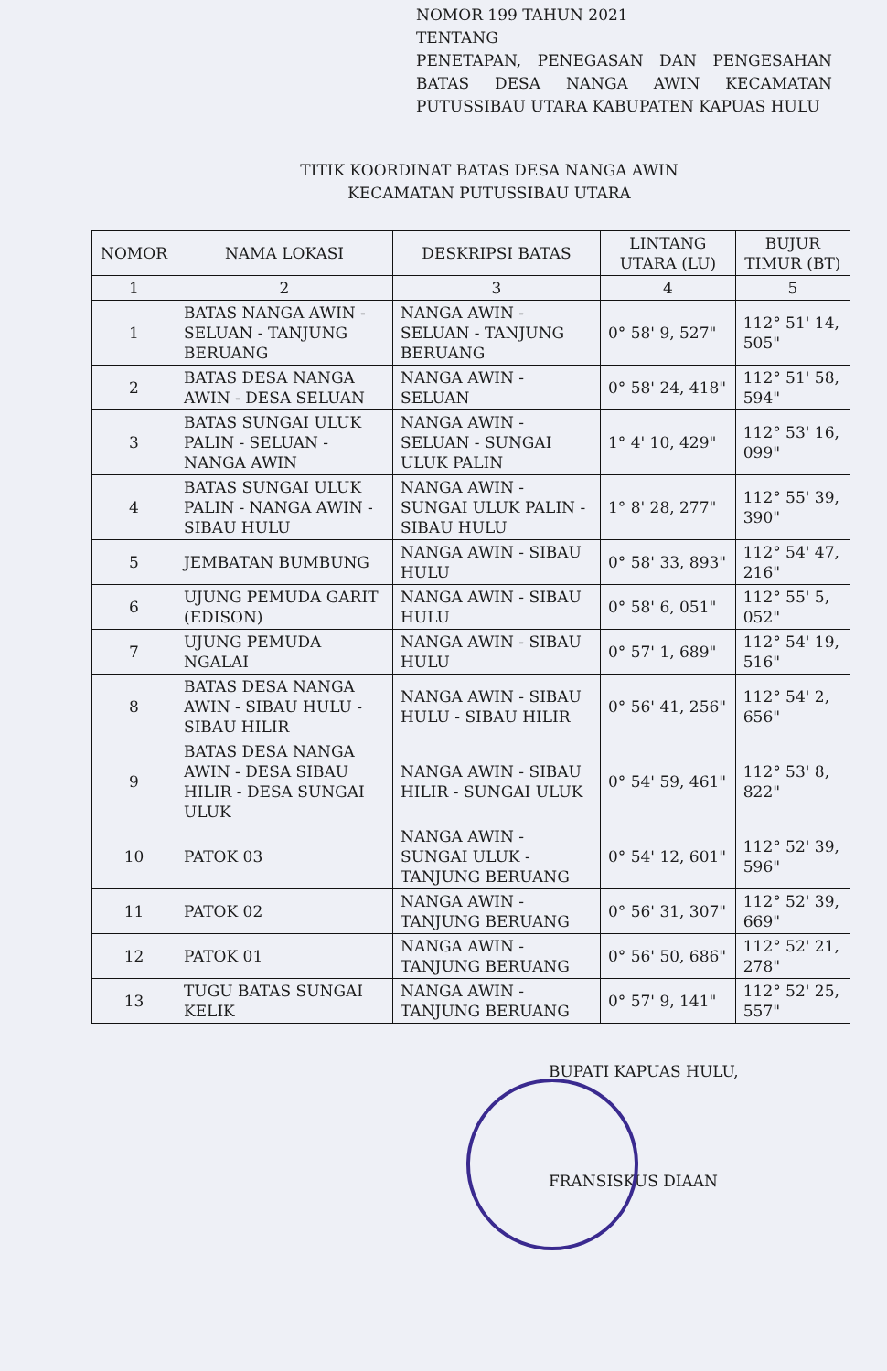NOMOR 199 TAHUN 2021
TENTANG
PENETAPAN, PENEGASAN DAN PENGESAHAN BATAS DESA NANGA AWIN KECAMATAN PUTUSSIBAU UTARA KABUPATEN KAPUAS HULU
TITIK KOORDINAT BATAS DESA NANGA AWIN
KECAMATAN PUTUSSIBAU UTARA
| NOMOR | NAMA LOKASI | DESKRIPSI BATAS | LINTANG UTARA (LU) | BUJUR TIMUR (BT) |
| --- | --- | --- | --- | --- |
| 1 | 2 | 3 | 4 | 5 |
| 1 | BATAS NANGA AWIN - SELUAN - TANJUNG BERUANG | NANGA AWIN - SELUAN - TANJUNG BERUANG | 0° 58' 9, 527" | 112° 51' 14, 505" |
| 2 | BATAS DESA NANGA AWIN - DESA SELUAN | NANGA AWIN - SELUAN | 0° 58' 24, 418" | 112° 51' 58, 594" |
| 3 | BATAS SUNGAI ULUK PALIN - SELUAN - NANGA AWIN | NANGA AWIN - SELUAN - SUNGAI ULUK PALIN | 1° 4' 10, 429" | 112° 53' 16, 099" |
| 4 | BATAS SUNGAI ULUK PALIN - NANGA AWIN - SIBAU HULU | NANGA AWIN - SUNGAI ULUK PALIN - SIBAU HULU | 1° 8' 28, 277" | 112° 55' 39, 390" |
| 5 | JEMBATAN BUMBUNG | NANGA AWIN - SIBAU HULU | 0° 58' 33, 893" | 112° 54' 47, 216" |
| 6 | UJUNG PEMUDA GARIT (EDISON) | NANGA AWIN - SIBAU HULU | 0° 58' 6, 051" | 112° 55' 5, 052" |
| 7 | UJUNG PEMUDA NGALAI | NANGA AWIN - SIBAU HULU | 0° 57' 1, 689" | 112° 54' 19, 516" |
| 8 | BATAS DESA NANGA AWIN - SIBAU HULU - SIBAU HILIR | NANGA AWIN - SIBAU HULU - SIBAU HILIR | 0° 56' 41, 256" | 112° 54' 2, 656" |
| 9 | BATAS DESA NANGA AWIN - DESA SIBAU HILIR - DESA SUNGAI ULUK | NANGA AWIN - SIBAU HILIR - SUNGAI ULUK | 0° 54' 59, 461" | 112° 53' 8, 822" |
| 10 | PATOK 03 | NANGA AWIN - SUNGAI ULUK - TANJUNG BERUANG | 0° 54' 12, 601" | 112° 52' 39, 596" |
| 11 | PATOK 02 | NANGA AWIN - TANJUNG BERUANG | 0° 56' 31, 307" | 112° 52' 39, 669" |
| 12 | PATOK 01 | NANGA AWIN - TANJUNG BERUANG | 0° 56' 50, 686" | 112° 52' 21, 278" |
| 13 | TUGU BATAS SUNGAI KELIK | NANGA AWIN - TANJUNG BERUANG | 0° 57' 9, 141" | 112° 52' 25, 557" |
BUPATI KAPUAS HULU,
FRANSISKUS DIAAN